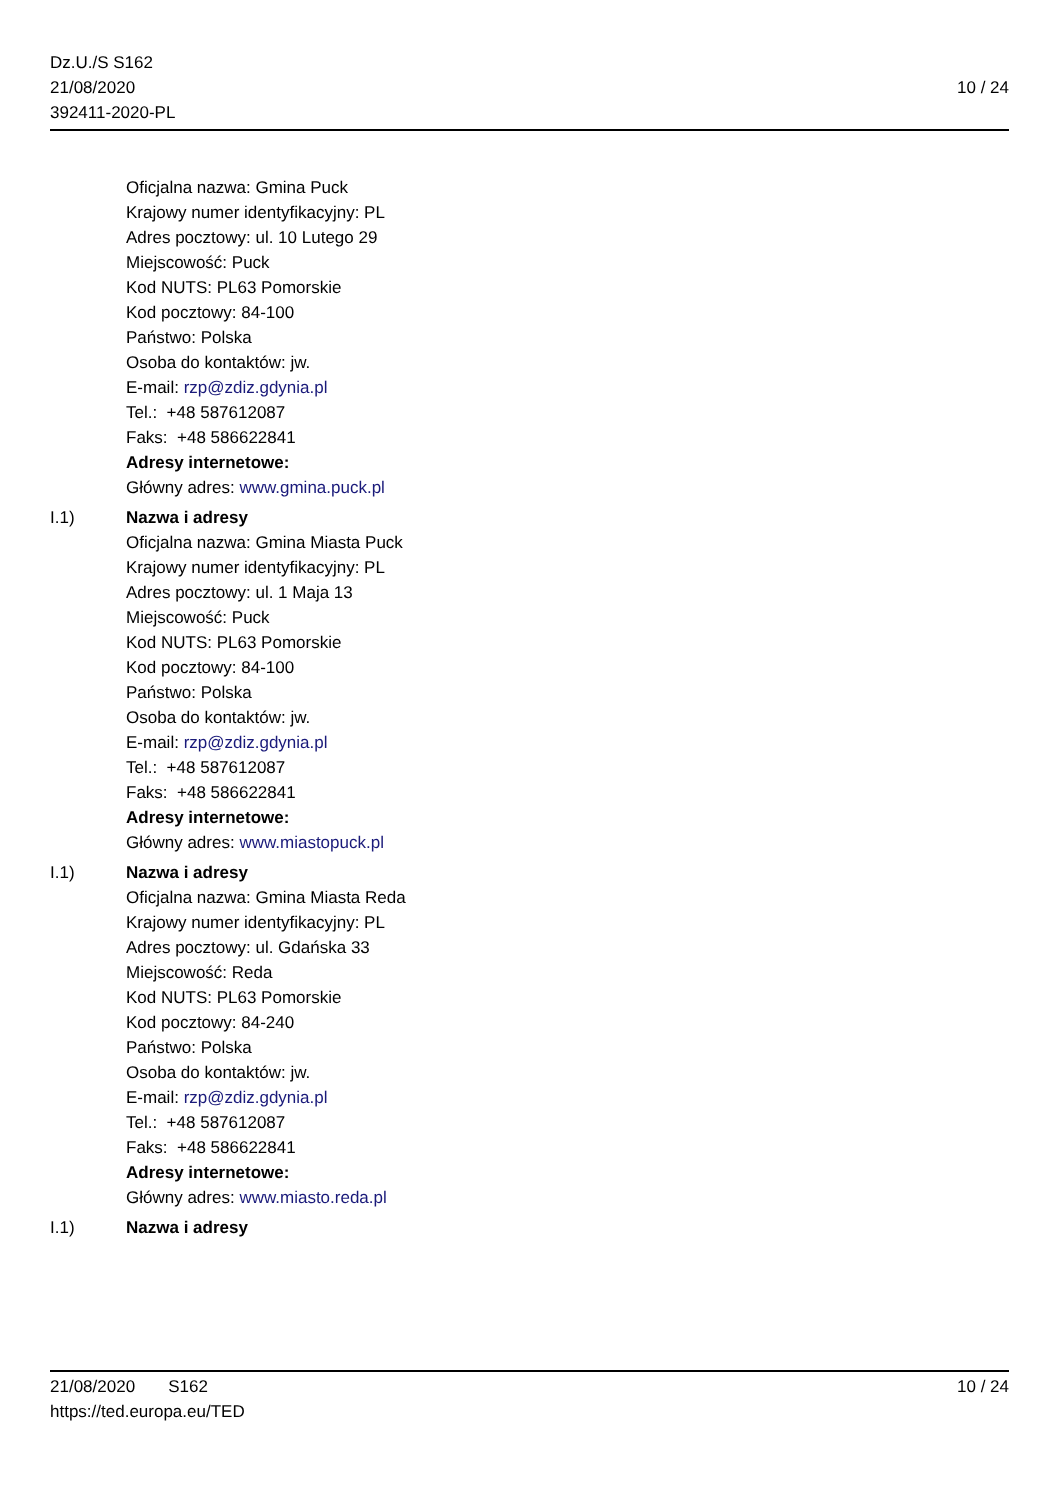Dz.U./S S162
21/08/2020
392411-2020-PL
10 / 24
Oficjalna nazwa: Gmina Puck
Krajowy numer identyfikacyjny: PL
Adres pocztowy: ul. 10 Lutego 29
Miejscowość: Puck
Kod NUTS: PL63 Pomorskie
Kod pocztowy: 84-100
Państwo: Polska
Osoba do kontaktów: jw.
E-mail: rzp@zdiz.gdynia.pl
Tel.: +48 587612087
Faks: +48 586622841
Adresy internetowe:
Główny adres: www.gmina.puck.pl
I.1) Nazwa i adresy
Oficjalna nazwa: Gmina Miasta Puck
Krajowy numer identyfikacyjny: PL
Adres pocztowy: ul. 1 Maja 13
Miejscowość: Puck
Kod NUTS: PL63 Pomorskie
Kod pocztowy: 84-100
Państwo: Polska
Osoba do kontaktów: jw.
E-mail: rzp@zdiz.gdynia.pl
Tel.: +48 587612087
Faks: +48 586622841
Adresy internetowe:
Główny adres: www.miastopuck.pl
I.1) Nazwa i adresy
Oficjalna nazwa: Gmina Miasta Reda
Krajowy numer identyfikacyjny: PL
Adres pocztowy: ul. Gdańska 33
Miejscowość: Reda
Kod NUTS: PL63 Pomorskie
Kod pocztowy: 84-240
Państwo: Polska
Osoba do kontaktów: jw.
E-mail: rzp@zdiz.gdynia.pl
Tel.: +48 587612087
Faks: +48 586622841
Adresy internetowe:
Główny adres: www.miasto.reda.pl
I.1) Nazwa i adresy
21/08/2020 S162
https://ted.europa.eu/TED
10 / 24